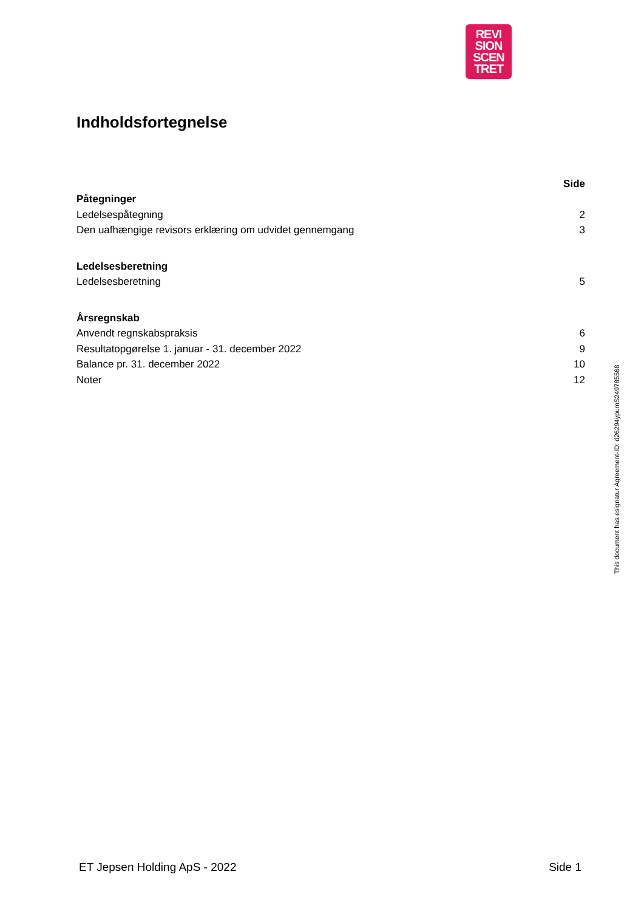REVI
SION
SCEN
TRET
Indholdsfortegnelse
| | Side |
| Påtegninger | |
| Ledelsespåtegning | 2 |
| Den uafhængige revisors erklæring om udvidet gennemgang | 3 |
| Ledelsesberetning | |
| Ledelsesberetning | 5 |
| Årsregnskab | |
| Anvendt regnskabspraksis | 6 |
| Resultatopgørelse 1. januar - 31. december 2022 | 9 |
| Balance pr. 31. december 2022 | 10 |
| Noter | 12 |
This document has esignatur Agreement-ID: d26294ypumS249785568
ET Jepsen Holding ApS - 2022 Side 1